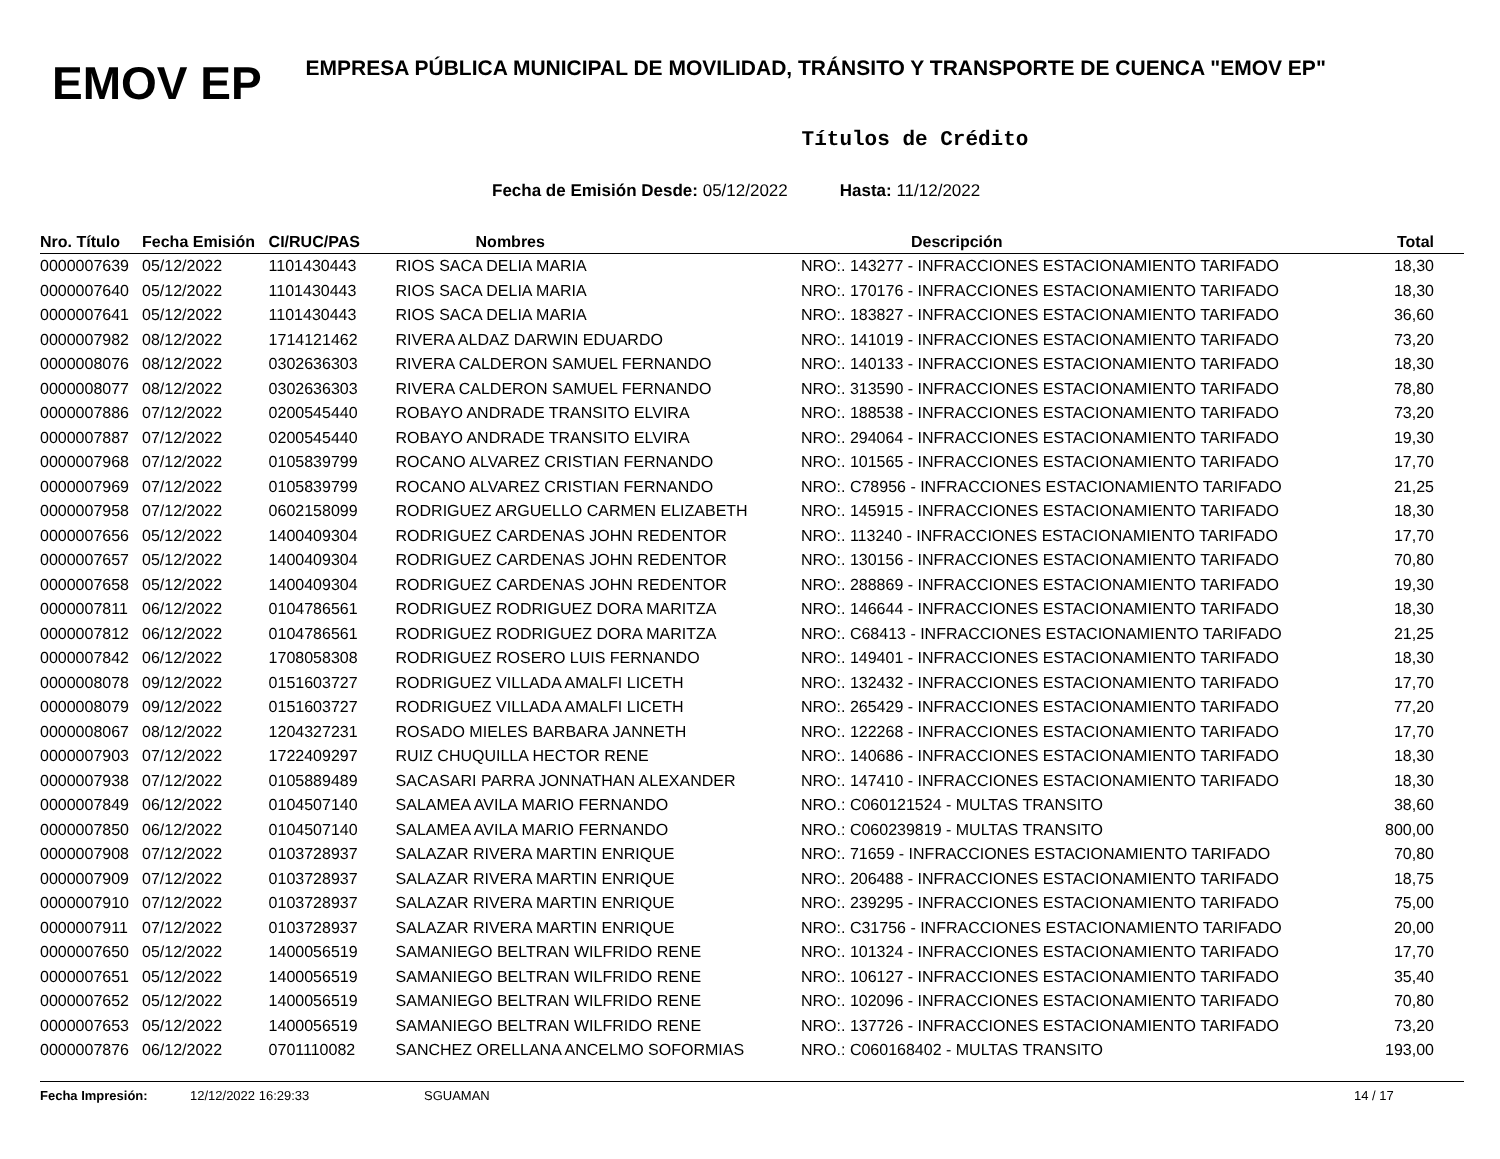EMOV EP
EMPRESA PÚBLICA MUNICIPAL DE MOVILIDAD, TRÁNSITO Y TRANSPORTE DE CUENCA "EMOV EP"
Títulos de Crédito
Fecha de Emisión Desde: 05/12/2022 Hasta: 11/12/2022
| Nro. Título | Fecha Emisión | CI/RUC/PAS | Nombres | Descripción | Total |
| --- | --- | --- | --- | --- | --- |
| 0000007639 | 05/12/2022 | 1101430443 | RIOS SACA DELIA MARIA | NRO:. 143277 - INFRACCIONES ESTACIONAMIENTO TARIFADO | 18,30 |
| 0000007640 | 05/12/2022 | 1101430443 | RIOS SACA DELIA MARIA | NRO:. 170176 - INFRACCIONES ESTACIONAMIENTO TARIFADO | 18,30 |
| 0000007641 | 05/12/2022 | 1101430443 | RIOS SACA DELIA MARIA | NRO:. 183827 - INFRACCIONES ESTACIONAMIENTO TARIFADO | 36,60 |
| 0000007982 | 08/12/2022 | 1714121462 | RIVERA ALDAZ DARWIN EDUARDO | NRO:. 141019 - INFRACCIONES ESTACIONAMIENTO TARIFADO | 73,20 |
| 0000008076 | 08/12/2022 | 0302636303 | RIVERA CALDERON SAMUEL FERNANDO | NRO:. 140133 - INFRACCIONES ESTACIONAMIENTO TARIFADO | 18,30 |
| 0000008077 | 08/12/2022 | 0302636303 | RIVERA CALDERON SAMUEL FERNANDO | NRO:. 313590 - INFRACCIONES ESTACIONAMIENTO TARIFADO | 78,80 |
| 0000007886 | 07/12/2022 | 0200545440 | ROBAYO ANDRADE TRANSITO ELVIRA | NRO:. 188538 - INFRACCIONES ESTACIONAMIENTO TARIFADO | 73,20 |
| 0000007887 | 07/12/2022 | 0200545440 | ROBAYO ANDRADE TRANSITO ELVIRA | NRO:. 294064 - INFRACCIONES ESTACIONAMIENTO TARIFADO | 19,30 |
| 0000007968 | 07/12/2022 | 0105839799 | ROCANO ALVAREZ CRISTIAN FERNANDO | NRO:. 101565 - INFRACCIONES ESTACIONAMIENTO TARIFADO | 17,70 |
| 0000007969 | 07/12/2022 | 0105839799 | ROCANO ALVAREZ CRISTIAN FERNANDO | NRO:. C78956 - INFRACCIONES ESTACIONAMIENTO TARIFADO | 21,25 |
| 0000007958 | 07/12/2022 | 0602158099 | RODRIGUEZ ARGUELLO CARMEN ELIZABETH | NRO:. 145915 - INFRACCIONES ESTACIONAMIENTO TARIFADO | 18,30 |
| 0000007656 | 05/12/2022 | 1400409304 | RODRIGUEZ CARDENAS JOHN REDENTOR | NRO:. 113240 - INFRACCIONES ESTACIONAMIENTO TARIFADO | 17,70 |
| 0000007657 | 05/12/2022 | 1400409304 | RODRIGUEZ CARDENAS JOHN REDENTOR | NRO:. 130156 - INFRACCIONES ESTACIONAMIENTO TARIFADO | 70,80 |
| 0000007658 | 05/12/2022 | 1400409304 | RODRIGUEZ CARDENAS JOHN REDENTOR | NRO:. 288869 - INFRACCIONES ESTACIONAMIENTO TARIFADO | 19,30 |
| 0000007811 | 06/12/2022 | 0104786561 | RODRIGUEZ RODRIGUEZ DORA MARITZA | NRO:. 146644 - INFRACCIONES ESTACIONAMIENTO TARIFADO | 18,30 |
| 0000007812 | 06/12/2022 | 0104786561 | RODRIGUEZ RODRIGUEZ DORA MARITZA | NRO:. C68413 - INFRACCIONES ESTACIONAMIENTO TARIFADO | 21,25 |
| 0000007842 | 06/12/2022 | 1708058308 | RODRIGUEZ ROSERO LUIS FERNANDO | NRO:. 149401 - INFRACCIONES ESTACIONAMIENTO TARIFADO | 18,30 |
| 0000008078 | 09/12/2022 | 0151603727 | RODRIGUEZ VILLADA AMALFI LICETH | NRO:. 132432 - INFRACCIONES ESTACIONAMIENTO TARIFADO | 17,70 |
| 0000008079 | 09/12/2022 | 0151603727 | RODRIGUEZ VILLADA AMALFI LICETH | NRO:. 265429 - INFRACCIONES ESTACIONAMIENTO TARIFADO | 77,20 |
| 0000008067 | 08/12/2022 | 1204327231 | ROSADO MIELES BARBARA JANNETH | NRO:. 122268 - INFRACCIONES ESTACIONAMIENTO TARIFADO | 17,70 |
| 0000007903 | 07/12/2022 | 1722409297 | RUIZ CHUQUILLA HECTOR RENE | NRO:. 140686 - INFRACCIONES ESTACIONAMIENTO TARIFADO | 18,30 |
| 0000007938 | 07/12/2022 | 0105889489 | SACASARI PARRA JONNATHAN ALEXANDER | NRO:. 147410 - INFRACCIONES ESTACIONAMIENTO TARIFADO | 18,30 |
| 0000007849 | 06/12/2022 | 0104507140 | SALAMEA AVILA MARIO FERNANDO | NRO.: C060121524 - MULTAS TRANSITO | 38,60 |
| 0000007850 | 06/12/2022 | 0104507140 | SALAMEA AVILA MARIO FERNANDO | NRO.: C060239819 - MULTAS TRANSITO | 800,00 |
| 0000007908 | 07/12/2022 | 0103728937 | SALAZAR RIVERA MARTIN ENRIQUE | NRO:. 71659 - INFRACCIONES ESTACIONAMIENTO TARIFADO | 70,80 |
| 0000007909 | 07/12/2022 | 0103728937 | SALAZAR RIVERA MARTIN ENRIQUE | NRO:. 206488 - INFRACCIONES ESTACIONAMIENTO TARIFADO | 18,75 |
| 0000007910 | 07/12/2022 | 0103728937 | SALAZAR RIVERA MARTIN ENRIQUE | NRO:. 239295 - INFRACCIONES ESTACIONAMIENTO TARIFADO | 75,00 |
| 0000007911 | 07/12/2022 | 0103728937 | SALAZAR RIVERA MARTIN ENRIQUE | NRO:. C31756 - INFRACCIONES ESTACIONAMIENTO TARIFADO | 20,00 |
| 0000007650 | 05/12/2022 | 1400056519 | SAMANIEGO BELTRAN WILFRIDO RENE | NRO:. 101324 - INFRACCIONES ESTACIONAMIENTO TARIFADO | 17,70 |
| 0000007651 | 05/12/2022 | 1400056519 | SAMANIEGO BELTRAN WILFRIDO RENE | NRO:. 106127 - INFRACCIONES ESTACIONAMIENTO TARIFADO | 35,40 |
| 0000007652 | 05/12/2022 | 1400056519 | SAMANIEGO BELTRAN WILFRIDO RENE | NRO:. 102096 - INFRACCIONES ESTACIONAMIENTO TARIFADO | 70,80 |
| 0000007653 | 05/12/2022 | 1400056519 | SAMANIEGO BELTRAN WILFRIDO RENE | NRO:. 137726 - INFRACCIONES ESTACIONAMIENTO TARIFADO | 73,20 |
| 0000007876 | 06/12/2022 | 0701110082 | SANCHEZ ORELLANA ANCELMO SOFORMIAS | NRO.: C060168402 - MULTAS TRANSITO | 193,00 |
Fecha Impresión: 12/12/2022 16:29:33 SGUAMAN 14 / 17